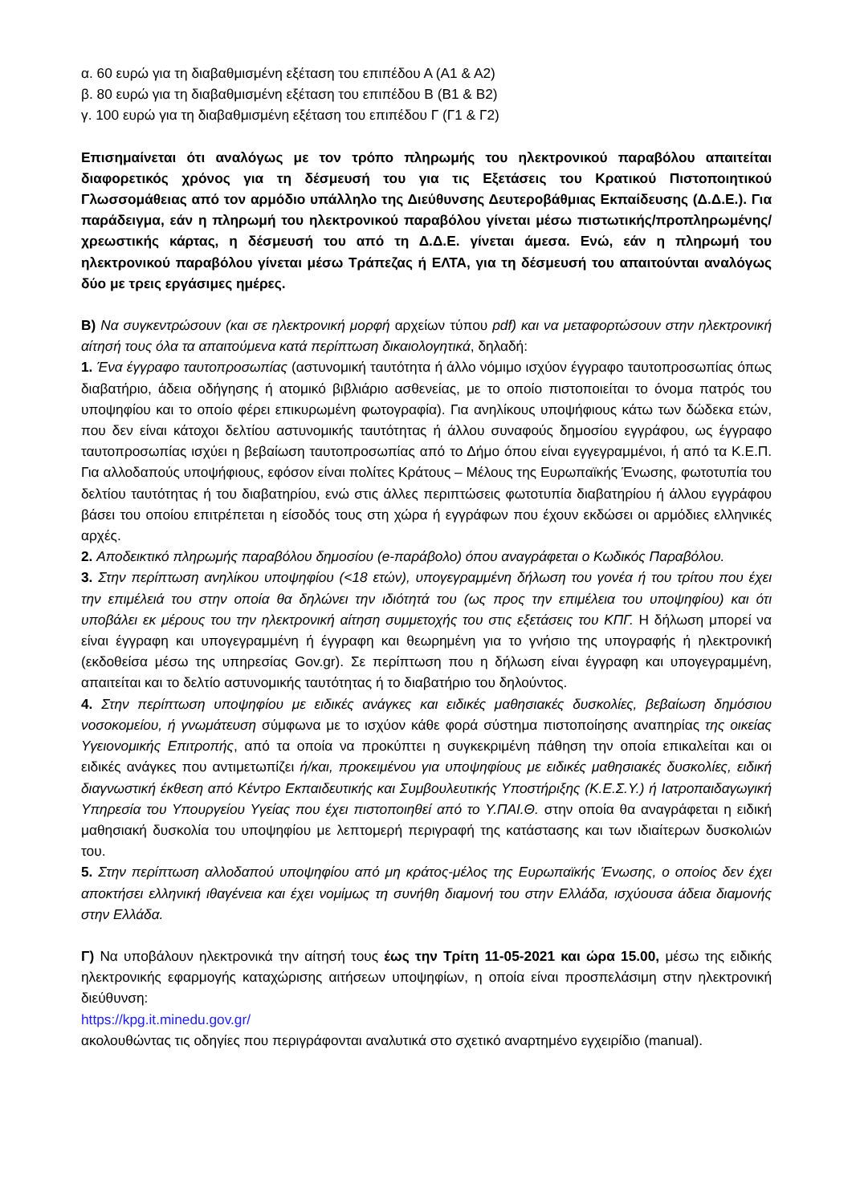α. 60 ευρώ για τη διαβαθμισμένη εξέταση του επιπέδου Α (Α1 & Α2)
β. 80 ευρώ για τη διαβαθμισμένη εξέταση του επιπέδου Β (Β1 & Β2)
γ. 100 ευρώ για τη διαβαθμισμένη εξέταση του επιπέδου Γ (Γ1 & Γ2)
Επισημαίνεται ότι αναλόγως με τον τρόπο πληρωμής του ηλεκτρονικού παραβόλου απαιτείται διαφορετικός χρόνος για τη δέσμευσή του για τις Εξετάσεις του Κρατικού Πιστοποιητικού Γλωσσομάθειας από τον αρμόδιο υπάλληλο της Διεύθυνσης Δευτεροβάθμιας Εκπαίδευσης (Δ.Δ.Ε.). Για παράδειγμα, εάν η πληρωμή του ηλεκτρονικού παραβόλου γίνεται μέσω πιστωτικής/προπληρωμένης/χρεωστικής κάρτας, η δέσμευσή του από τη Δ.Δ.Ε. γίνεται άμεσα. Ενώ, εάν η πληρωμή του ηλεκτρονικού παραβόλου γίνεται μέσω Τράπεζας ή ΕΛΤΑ, για τη δέσμευσή του απαιτούνται αναλόγως δύο με τρεις εργάσιμες ημέρες.
Β) Να συγκεντρώσουν (και σε ηλεκτρονική μορφή αρχείων τύπου pdf) και να μεταφορτώσουν στην ηλεκτρονική αίτησή τους όλα τα απαιτούμενα κατά περίπτωση δικαιολογητικά, δηλαδή:
1. Ένα έγγραφο ταυτοπροσωπίας (αστυνομική ταυτότητα ή άλλο νόμιμο ισχύον έγγραφο ταυτοπροσωπίας όπως διαβατήριο, άδεια οδήγησης ή ατομικό βιβλιάριο ασθενείας, με το οποίο πιστοποιείται το όνομα πατρός του υποψηφίου και το οποίο φέρει επικυρωμένη φωτογραφία). Για ανηλίκους υποψήφιους κάτω των δώδεκα ετών, που δεν είναι κάτοχοι δελτίου αστυνομικής ταυτότητας ή άλλου συναφούς δημοσίου εγγράφου, ως έγγραφο ταυτοπροσωπίας ισχύει η βεβαίωση ταυτοπροσωπίας από το Δήμο όπου είναι εγγεγραμμένοι, ή από τα Κ.Ε.Π. Για αλλοδαπούς υποψήφιους, εφόσον είναι πολίτες Κράτους – Μέλους της Ευρωπαϊκής Ένωσης, φωτοτυπία του δελτίου ταυτότητας ή του διαβατηρίου, ενώ στις άλλες περιπτώσεις φωτοτυπία διαβατηρίου ή άλλου εγγράφου βάσει του οποίου επιτρέπεται η είσοδός τους στη χώρα ή εγγράφων που έχουν εκδώσει οι αρμόδιες ελληνικές αρχές.
2. Αποδεικτικό πληρωμής παραβόλου δημοσίου (e-παράβολο) όπου αναγράφεται ο Κωδικός Παραβόλου.
3. Στην περίπτωση ανηλίκου υποψηφίου (<18 ετών), υπογεγραμμένη δήλωση του γονέα ή του τρίτου που έχει την επιμέλειά του στην οποία θα δηλώνει την ιδιότητά του (ως προς την επιμέλεια του υποψηφίου) και ότι υποβάλει εκ μέρους του την ηλεκτρονική αίτηση συμμετοχής του στις εξετάσεις του ΚΠΓ. Η δήλωση μπορεί να είναι έγγραφη και υπογεγραμμένη ή έγγραφη και θεωρημένη για το γνήσιο της υπογραφής ή ηλεκτρονική (εκδοθείσα μέσω της υπηρεσίας Gov.gr). Σε περίπτωση που η δήλωση είναι έγγραφη και υπογεγραμμένη, απαιτείται και το δελτίο αστυνομικής ταυτότητας ή το διαβατήριο του δηλούντος.
4. Στην περίπτωση υποψηφίου με ειδικές ανάγκες και ειδικές μαθησιακές δυσκολίες, βεβαίωση δημόσιου νοσοκομείου, ή γνωμάτευση σύμφωνα με το ισχύον κάθε φορά σύστημα πιστοποίησης αναπηρίας της οικείας Υγειονομικής Επιτροπής, από τα οποία να προκύπτει η συγκεκριμένη πάθηση την οποία επικαλείται και οι ειδικές ανάγκες που αντιμετωπίζει ή/και, προκειμένου για υποψηφίους με ειδικές μαθησιακές δυσκολίες, ειδική διαγνωστική έκθεση από Κέντρο Εκπαιδευτικής και Συμβουλευτικής Υποστήριξης (Κ.Ε.Σ.Υ.) ή Ιατροπαιδαγωγική Υπηρεσία του Υπουργείου Υγείας που έχει πιστοποιηθεί από το Υ.ΠΑΙ.Θ. στην οποία θα αναγράφεται η ειδική μαθησιακή δυσκολία του υποψηφίου με λεπτομερή περιγραφή της κατάστασης και των ιδιαίτερων δυσκολιών του.
5. Στην περίπτωση αλλοδαπού υποψηφίου από μη κράτος-μέλος της Ευρωπαϊκής Ένωσης, ο οποίος δεν έχει αποκτήσει ελληνική ιθαγένεια και έχει νομίμως τη συνήθη διαμονή του στην Ελλάδα, ισχύουσα άδεια διαμονής στην Ελλάδα.
Γ) Να υποβάλουν ηλεκτρονικά την αίτησή τους έως την Τρίτη 11-05-2021 και ώρα 15.00, μέσω της ειδικής ηλεκτρονικής εφαρμογής καταχώρισης αιτήσεων υποψηφίων, η οποία είναι προσπελάσιμη στην ηλεκτρονική διεύθυνση:
https://kpg.it.minedu.gov.gr/
ακολουθώντας τις οδηγίες που περιγράφονται αναλυτικά στο σχετικό αναρτημένο εγχειρίδιο (manual).